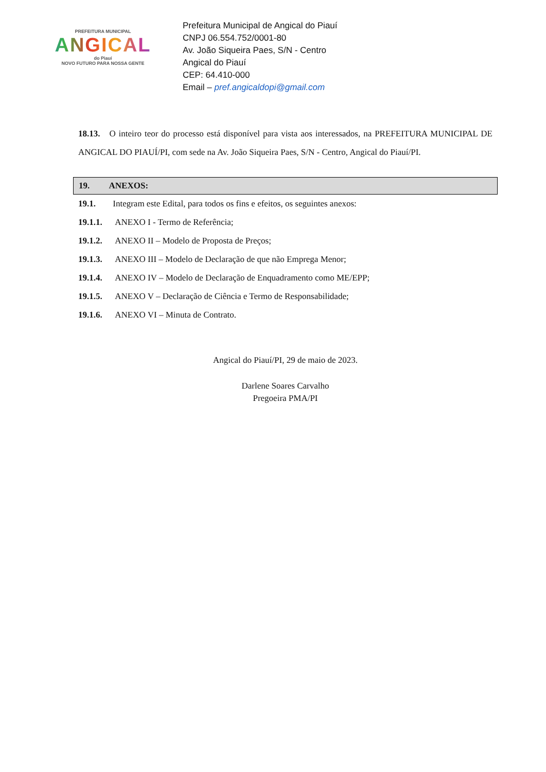PREFEITURA MUNICIPAL
ANGICAL
do Piauí
NOVO FUTURO PARA NOSSA GENTE
Prefeitura Municipal de Angical do Piauí
CNPJ 06.554.752/0001-80
Av. João Siqueira Paes, S/N - Centro
Angical do Piauí
CEP: 64.410-000
Email – pref.angicaldopi@gmail.com
18.13. O inteiro teor do processo está disponível para vista aos interessados, na PREFEITURA MUNICIPAL DE ANGICAL DO PIAUÍ/PI, com sede na Av. João Siqueira Paes, S/N - Centro, Angical do Piauí/PI.
19. ANEXOS:
19.1. Integram este Edital, para todos os fins e efeitos, os seguintes anexos:
19.1.1. ANEXO I - Termo de Referência;
19.1.2. ANEXO II – Modelo de Proposta de Preços;
19.1.3. ANEXO III – Modelo de Declaração de que não Emprega Menor;
19.1.4. ANEXO IV – Modelo de Declaração de Enquadramento como ME/EPP;
19.1.5. ANEXO V – Declaração de Ciência e Termo de Responsabilidade;
19.1.6. ANEXO VI – Minuta de Contrato.
Angical do Piauí/PI, 29 de maio de 2023.
Darlene Soares Carvalho
Pregoeira PMA/PI